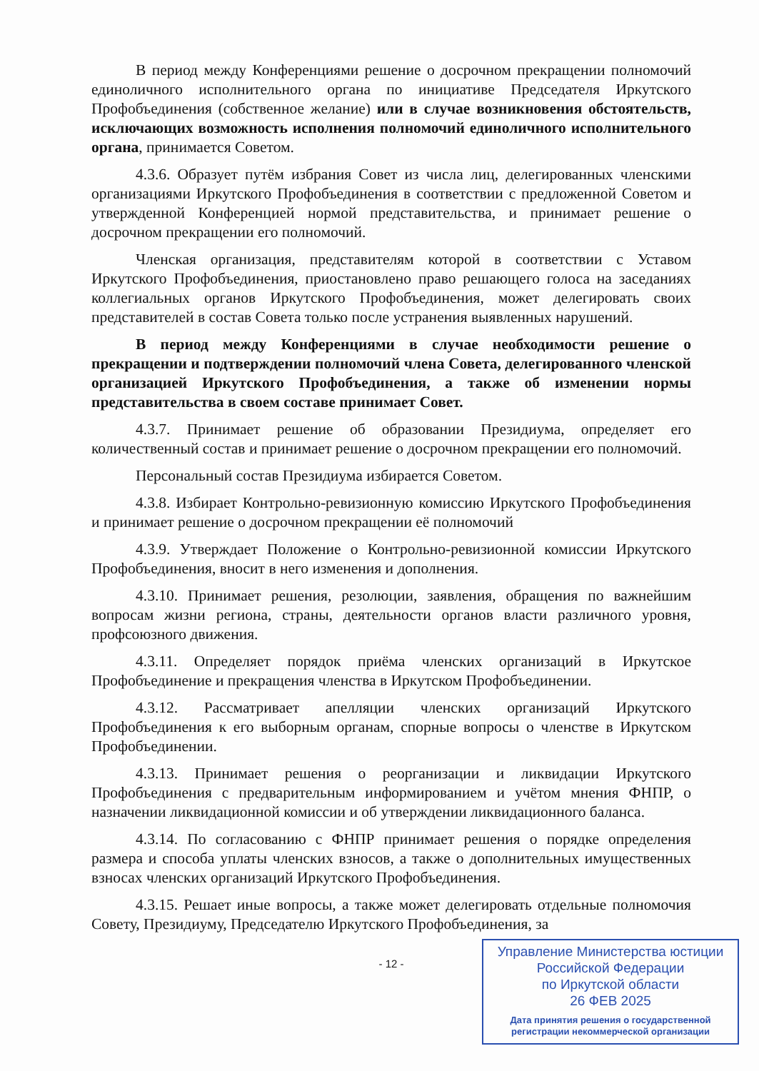В период между Конференциями решение о досрочном прекращении полномочий единоличного исполнительного органа по инициативе Председателя Иркутского Профобъединения (собственное желание) или в случае возникновения обстоятельств, исключающих возможность исполнения полномочий единоличного исполнительного органа, принимается Советом.
4.3.6. Образует путём избрания Совет из числа лиц, делегированных членскими организациями Иркутского Профобъединения в соответствии с предложенной Советом и утвержденной Конференцией нормой представительства, и принимает решение о досрочном прекращении его полномочий.
Членская организация, представителям которой в соответствии с Уставом Иркутского Профобъединения, приостановлено право решающего голоса на заседаниях коллегиальных органов Иркутского Профобъединения, может делегировать своих представителей в состав Совета только после устранения выявленных нарушений.
В период между Конференциями в случае необходимости решение о прекращении и подтверждении полномочий члена Совета, делегированного членской организацией Иркутского Профобъединения, а также об изменении нормы представительства в своем составе принимает Совет.
4.3.7. Принимает решение об образовании Президиума, определяет его количественный состав и принимает решение о досрочном прекращении его полномочий.
Персональный состав Президиума избирается Советом.
4.3.8. Избирает Контрольно-ревизионную комиссию Иркутского Профобъединения и принимает решение о досрочном прекращении её полномочий
4.3.9. Утверждает Положение о Контрольно-ревизионной комиссии Иркутского Профобъединения, вносит в него изменения и дополнения.
4.3.10. Принимает решения, резолюции, заявления, обращения по важнейшим вопросам жизни региона, страны, деятельности органов власти различного уровня, профсоюзного движения.
4.3.11. Определяет порядок приёма членских организаций в Иркутское Профобъединение и прекращения членства в Иркутском Профобъединении.
4.3.12. Рассматривает апелляции членских организаций Иркутского Профобъединения к его выборным органам, спорные вопросы о членстве в Иркутском Профобъединении.
4.3.13. Принимает решения о реорганизации и ликвидации Иркутского Профобъединения с предварительным информированием и учётом мнения ФНПР, о назначении ликвидационной комиссии и об утверждении ликвидационного баланса.
4.3.14. По согласованию с ФНПР принимает решения о порядке определения размера и способа уплаты членских взносов, а также о дополнительных имущественных взносах членских организаций Иркутского Профобъединения.
4.3.15. Решает иные вопросы, а также может делегировать отдельные полномочия Совету, Президиуму, Председателю Иркутского Профобъединения, за
- 12 -
Управление Министерства юстиции
Российской Федерации
по Иркутской области
26 ФЕВ 2025
Дата принятия решения о государственной
регистрации некоммерческой организации